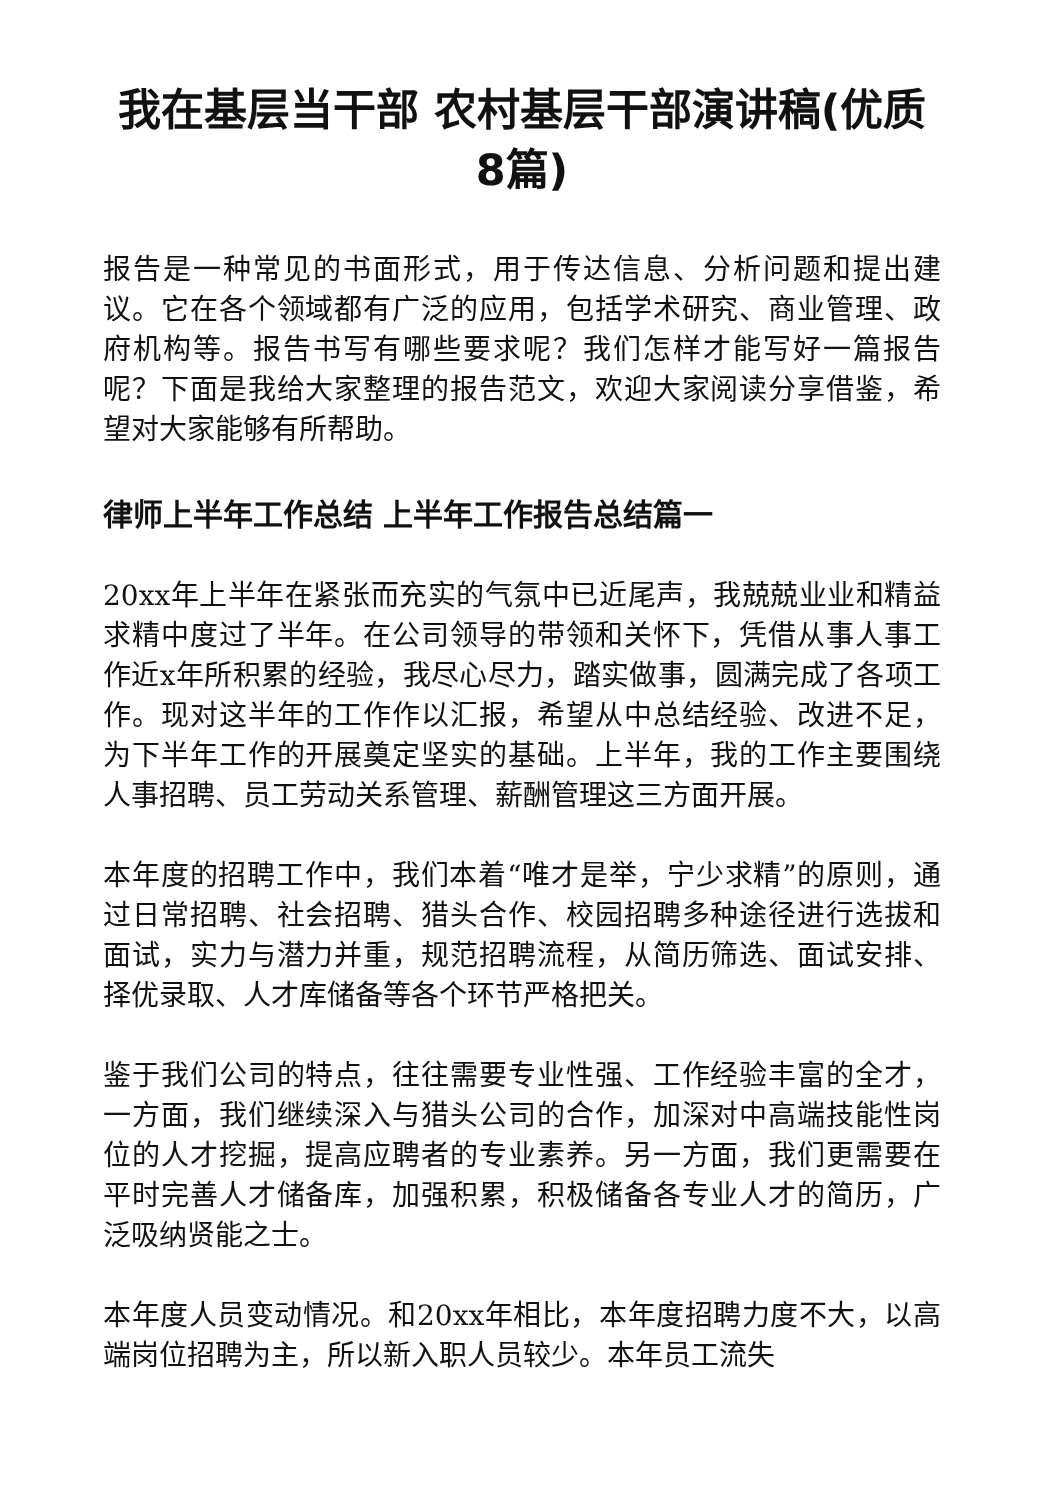我在基层当干部 农村基层干部演讲稿(优质8篇)
报告是一种常见的书面形式，用于传达信息、分析问题和提出建议。它在各个领域都有广泛的应用，包括学术研究、商业管理、政府机构等。报告书写有哪些要求呢？我们怎样才能写好一篇报告呢？下面是我给大家整理的报告范文，欢迎大家阅读分享借鉴，希望对大家能够有所帮助。
律师上半年工作总结 上半年工作报告总结篇一
20xx年上半年在紧张而充实的气氛中已近尾声，我兢兢业业和精益求精中度过了半年。在公司领导的带领和关怀下，凭借从事人事工作近x年所积累的经验，我尽心尽力，踏实做事，圆满完成了各项工作。现对这半年的工作作以汇报，希望从中总结经验、改进不足，为下半年工作的开展奠定坚实的基础。上半年，我的工作主要围绕人事招聘、员工劳动关系管理、薪酬管理这三方面开展。
本年度的招聘工作中，我们本着“唯才是举，宁少求精”的原则，通过日常招聘、社会招聘、猎头合作、校园招聘多种途径进行选拔和面试，实力与潜力并重，规范招聘流程，从简历筛选、面试安排、择优录取、人才库储备等各个环节严格把关。
鉴于我们公司的特点，往往需要专业性强、工作经验丰富的全才，一方面，我们继续深入与猎头公司的合作，加深对中高端技能性岗位的人才挖掘，提高应聘者的专业素养。另一方面，我们更需要在平时完善人才储备库，加强积累，积极储备各专业人才的简历，广泛吸纳贤能之士。
本年度人员变动情况。和20xx年相比，本年度招聘力度不大，以高端岗位招聘为主，所以新入职人员较少。本年员工流失